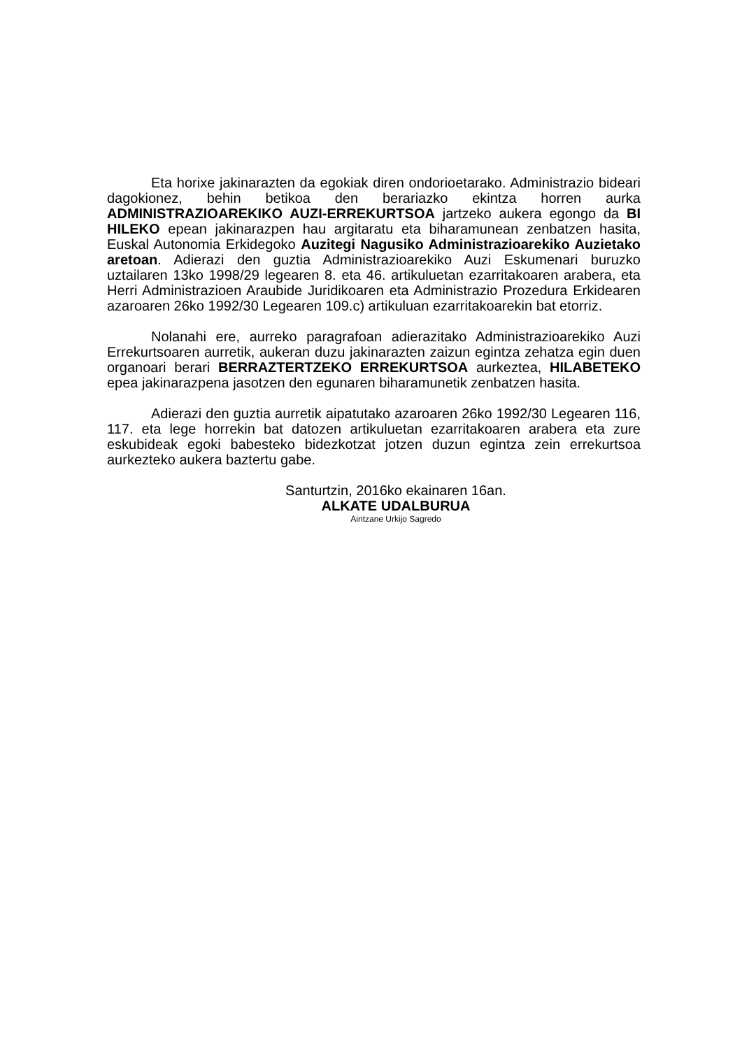Eta horixe jakinarazten da egokiak diren ondorioetarako. Administrazio bideari dagokionez, behin betikoa den berariazko ekintza horren aurka ADMINISTRAZIOAREKIKO AUZI-ERREKURTSOA jartzeko aukera egongo da BI HILEKO epean jakinarazpen hau argitaratu eta biharamunean zenbatzen hasita, Euskal Autonomia Erkidegoko Auzitegi Nagusiko Administrazioarekiko Auzietako aretoan. Adierazi den guztia Administrazioarekiko Auzi Eskumenari buruzko uztailaren 13ko 1998/29 legearen 8. eta 46. artikuluetan ezarritakoaren arabera, eta Herri Administrazioen Araubide Juridikoaren eta Administrazio Prozedura Erkidearen azaroaren 26ko 1992/30 Legearen 109.c) artikuluan ezarritakoarekin bat etorriz.
Nolanahi ere, aurreko paragrafoan adierazitako Administrazioarekiko Auzi Errekurtsoaren aurretik, aukeran duzu jakinarazten zaizun egintza zehatza egin duen organoari berari BERRAZTERTZEKO ERREKURTSOA aurkeztea, HILABETEKO epea jakinarazpena jasotzen den egunaren biharamunetik zenbatzen hasita.
Adierazi den guztia aurretik aipatutako azaroaren 26ko 1992/30 Legearen 116, 117. eta lege horrekin bat datozen artikuluetan ezarritakoaren arabera eta zure eskubideak egoki babesteko bidezkotzat jotzen duzun egintza zein errekurtsoa aurkezteko aukera baztertu gabe.
Santurtzin, 2016ko ekainaren 16an.
ALKATE UDALBURUA
Aintzane Urkijo Sagredo